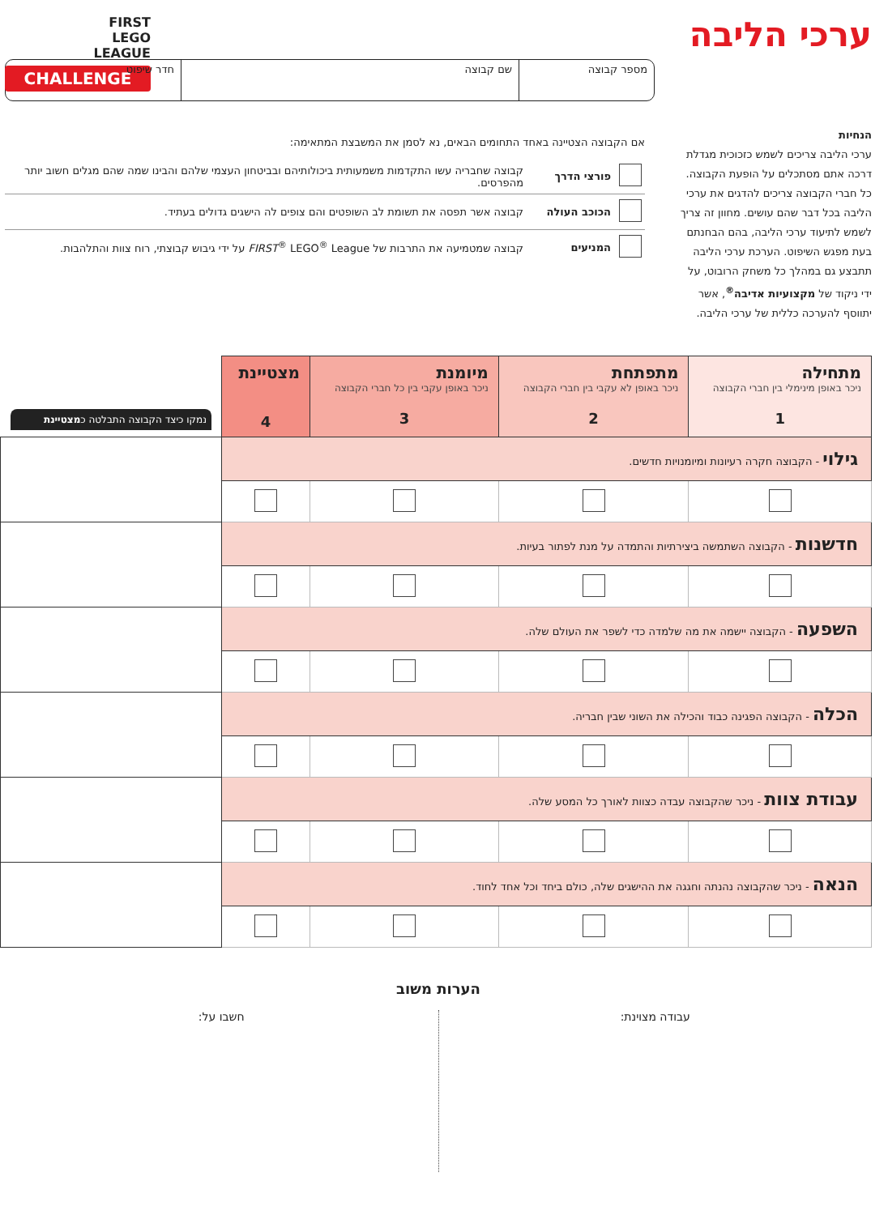FIRST
LEGO
LEAGUE
CHALLENGE
ערכי הליבה
מספר קבוצה שם קבוצה חדר שיפוט
הנחיות
ערכי הליבה צריכים לשמש כזכוכית מגדלת דרכה אתם מסתכלים על הופעת הקבוצה. כל חברי הקבוצה צריכים להדגים את ערכי הליבה בכל דבר שהם עושים. מחוון זה צריך לשמש לתיעוד ערכי הליבה, בהם הבחנתם בעת מפגש השיפוט. הערכת ערכי הליבה תתבצע גם במהלך כל משחק הרובוט, על ידי ניקוד של מקצועיות אדיבה<sup>®</sup>, אשר יתווסף להערכה כללית של ערכי הליבה.
אם הקבוצה הצטיינה באחד התחומים הבאים, נא לסמן את המשבצת המתאימה:
| | פורצי הדרך | קבוצה שחבריה עשו התקדמות משמעותית ביכולותיהם ובביטחון העצמי שלהם והבינו שמה שהם מגלים חשוב יותר מהפרסים. |
| | הכוכב העולה | קבוצה אשר תפסה את תשומת לב השופטים והם צופים לה הישגים גדולים בעתיד. |
| | המניעים | קבוצה שמטמיעה את התרבות של FIRST<sup>®</sup> LEGO<sup>®</sup> League על ידי גיבוש קבוצתי, רוח צוות והתלהבות. |
| מתחילה ניכר באופן מינימלי בין חברי הקבוצה 1 | מתפתחת ניכר באופן לא עקבי בין חברי הקבוצה 2 | מיומנת ניכר באופן עקבי בין כל חברי הקבוצה 3 | מצטיינת 4 | נמקו כיצד הקבוצה התבלטה כ מצטיינת |
| --- | --- | --- | --- | --- |
| גילוי - הקבוצה חקרה רעיונות ומיומנויות חדשים. | | | | |
| חדשנות - הקבוצה השתמשה ביצירתיות והתמדה על מנת לפתור בעיות. | | | | |
| השפעה - הקבוצה יישמה את מה שלמדה כדי לשפר את העולם שלה. | | | | |
| הכלה - הקבוצה הפגינה כבוד והכילה את השוני שבין חבריה. | | | | |
| עבודת צוות - ניכר שהקבוצה עבדה כצוות לאורך כל המסע שלה. | | | | |
| הנאה - ניכר שהקבוצה נהנתה וחגגה את ההישגים שלה, כולם ביחד וכל אחד לחוד. | | | | |
הערות משוב
עבודה מצוינת: חשבו על: